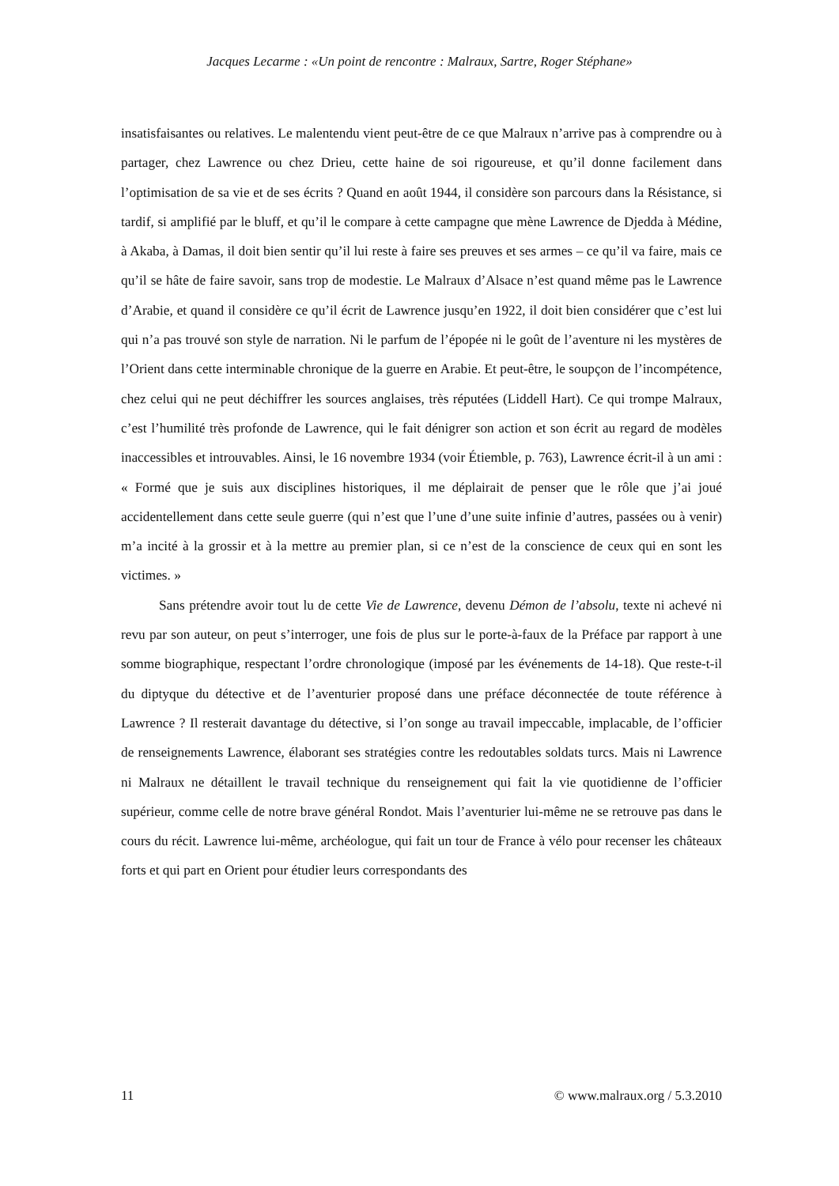Jacques Lecarme : «Un point de rencontre : Malraux, Sartre, Roger Stéphane»
insatisfaisantes ou relatives. Le malentendu vient peut-être de ce que Malraux n’arrive pas à comprendre ou à partager, chez Lawrence ou chez Drieu, cette haine de soi rigoureuse, et qu’il donne facilement dans l’optimisation de sa vie et de ses écrits ? Quand en août 1944, il considère son parcours dans la Résistance, si tardif, si amplifié par le bluff, et qu’il le compare à cette campagne que mène Lawrence de Djedda à Médine, à Akaba, à Damas, il doit bien sentir qu’il lui reste à faire ses preuves et ses armes – ce qu’il va faire, mais ce qu’il se hâte de faire savoir, sans trop de modestie. Le Malraux d’Alsace n’est quand même pas le Lawrence d’Arabie, et quand il considère ce qu’il écrit de Lawrence jusqu’en 1922, il doit bien considérer que c’est lui qui n’a pas trouvé son style de narration. Ni le parfum de l’épopée ni le goût de l’aventure ni les mystères de l’Orient dans cette interminable chronique de la guerre en Arabie. Et peut-être, le soupçon de l’incompétence, chez celui qui ne peut déchiffrer les sources anglaises, très réputées (Liddell Hart). Ce qui trompe Malraux, c’est l’humilité très profonde de Lawrence, qui le fait dénigrer son action et son écrit au regard de modèles inaccessibles et introuvables. Ainsi, le 16 novembre 1934 (voir Étiemble, p. 763), Lawrence écrit-il à un ami : « Formé que je suis aux disciplines historiques, il me déplairait de penser que le rôle que j’ai joué accidentellement dans cette seule guerre (qui n’est que l’une d’une suite infinie d’autres, passées ou à venir) m’a incité à la grossir et à la mettre au premier plan, si ce n’est de la conscience de ceux qui en sont les victimes. »
Sans prétendre avoir tout lu de cette Vie de Lawrence, devenu Démon de l’absolu, texte ni achevé ni revu par son auteur, on peut s’interroger, une fois de plus sur le porte-à-faux de la Préface par rapport à une somme biographique, respectant l’ordre chronologique (imposé par les événements de 14-18). Que reste-t-il du diptyque du détective et de l’aventurier proposé dans une préface déconnectée de toute référence à Lawrence ? Il resterait davantage du détective, si l’on songe au travail impeccable, implacable, de l’officier de renseignements Lawrence, élaborant ses stratégies contre les redoutables soldats turcs. Mais ni Lawrence ni Malraux ne détaillent le travail technique du renseignement qui fait la vie quotidienne de l’officier supérieur, comme celle de notre brave général Rondot. Mais l’aventurier lui-même ne se retrouve pas dans le cours du récit. Lawrence lui-même, archéologue, qui fait un tour de France à vélo pour recenser les châteaux forts et qui part en Orient pour étudier leurs correspondants des
11 © www.malraux.org / 5.3.2010